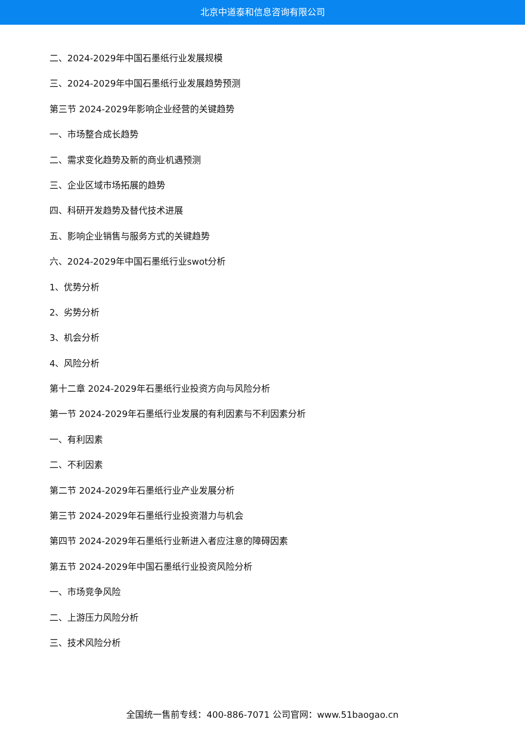北京中道泰和信息咨询有限公司
二、2024-2029年中国石墨纸行业发展规模
三、2024-2029年中国石墨纸行业发展趋势预测
第三节 2024-2029年影响企业经营的关键趋势
一、市场整合成长趋势
二、需求变化趋势及新的商业机遇预测
三、企业区域市场拓展的趋势
四、科研开发趋势及替代技术进展
五、影响企业销售与服务方式的关键趋势
六、2024-2029年中国石墨纸行业swot分析
1、优势分析
2、劣势分析
3、机会分析
4、风险分析
第十二章 2024-2029年石墨纸行业投资方向与风险分析
第一节 2024-2029年石墨纸行业发展的有利因素与不利因素分析
一、有利因素
二、不利因素
第二节 2024-2029年石墨纸行业产业发展分析
第三节 2024-2029年石墨纸行业投资潜力与机会
第四节 2024-2029年石墨纸行业新进入者应注意的障碍因素
第五节 2024-2029年中国石墨纸行业投资风险分析
一、市场竞争风险
二、上游压力风险分析
三、技术风险分析
全国统一售前专线：400-886-7071 公司官网：www.51baogao.cn